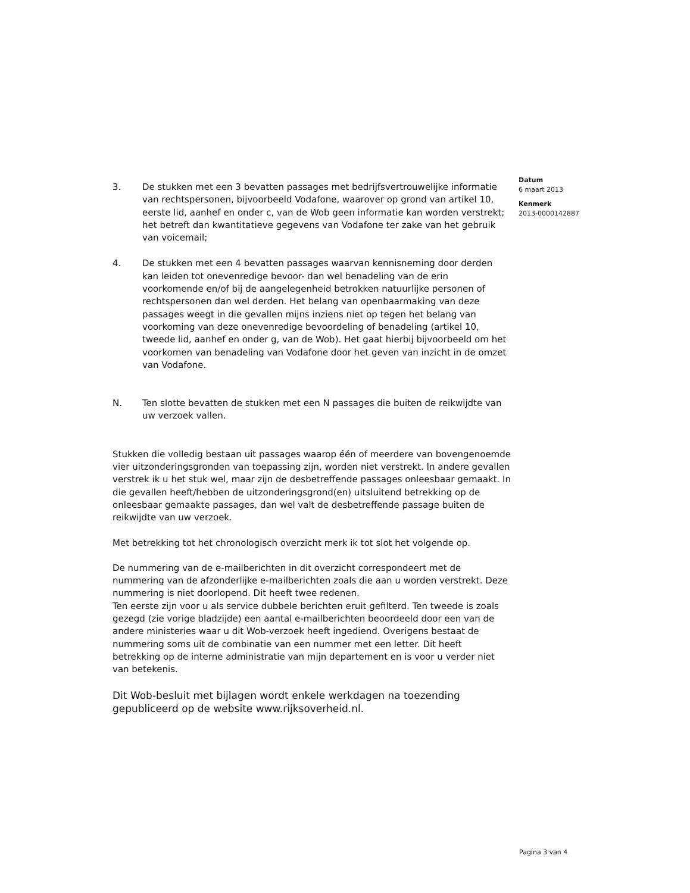3. De stukken met een 3 bevatten passages met bedrijfsvertrouwelijke informatie van rechtspersonen, bijvoorbeeld Vodafone, waarover op grond van artikel 10, eerste lid, aanhef en onder c, van de Wob geen informatie kan worden verstrekt; het betreft dan kwantitatieve gegevens van Vodafone ter zake van het gebruik van voicemail;
4. De stukken met een 4 bevatten passages waarvan kennisneming door derden kan leiden tot onevenredige bevoor- dan wel benadeling van de erin voorkomende en/of bij de aangelegenheid betrokken natuurlijke personen of rechtspersonen dan wel derden. Het belang van openbaarmaking van deze passages weegt in die gevallen mijns inziens niet op tegen het belang van voorkoming van deze onevenredige bevoordeling of benadeling (artikel 10, tweede lid, aanhef en onder g, van de Wob). Het gaat hierbij bijvoorbeeld om het voorkomen van benadeling van Vodafone door het geven van inzicht in de omzet van Vodafone.
N. Ten slotte bevatten de stukken met een N passages die buiten de reikwijdte van uw verzoek vallen.
Stukken die volledig bestaan uit passages waarop één of meerdere van bovengenoemde vier uitzonderingsgronden van toepassing zijn, worden niet verstrekt. In andere gevallen verstrek ik u het stuk wel, maar zijn de desbetreffende passages onleesbaar gemaakt. In die gevallen heeft/hebben de uitzonderingsgrond(en) uitsluitend betrekking op de onleesbaar gemaakte passages, dan wel valt de desbetreffende passage buiten de reikwijdte van uw verzoek.
Met betrekking tot het chronologisch overzicht merk ik tot slot het volgende op.
De nummering van de e-mailberichten in dit overzicht correspondeert met de nummering van de afzonderlijke e-mailberichten zoals die aan u worden verstrekt. Deze nummering is niet doorlopend. Dit heeft twee redenen.
Ten eerste zijn voor u als service dubbele berichten eruit gefilterd. Ten tweede is zoals gezegd (zie vorige bladzijde) een aantal e-mailberichten beoordeeld door een van de andere ministeries waar u dit Wob-verzoek heeft ingediend. Overigens bestaat de nummering soms uit de combinatie van een nummer met een letter. Dit heeft betrekking op de interne administratie van mijn departement en is voor u verder niet van betekenis.
Dit Wob-besluit met bijlagen wordt enkele werkdagen na toezending gepubliceerd op de website www.rijksoverheid.nl.
Datum
6 maart 2013
Kenmerk
2013-0000142887
Pagina 3 van 4